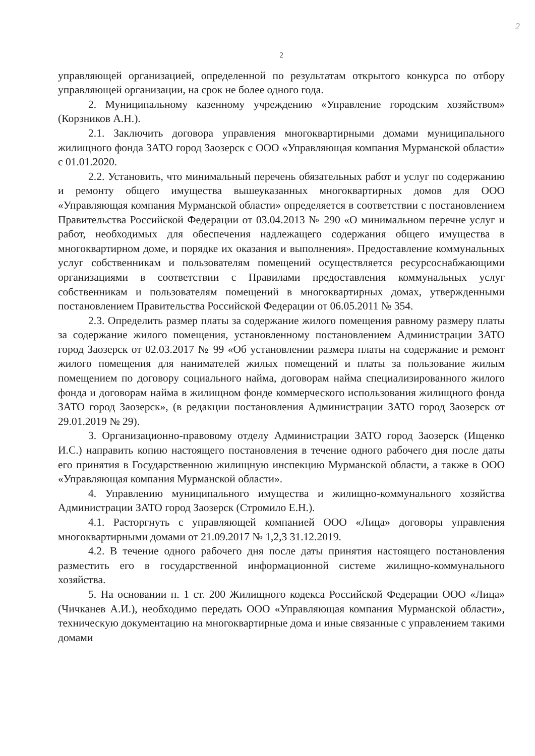2
2
управляющей организацией, определенной по результатам открытого конкурса по отбору управляющей организации, на срок не более одного года.
2. Муниципальному казенному учреждению «Управление городским хозяйством» (Корзников А.Н.).
2.1. Заключить договора управления многоквартирными домами муниципального жилищного фонда ЗАТО город Заозерск с ООО «Управляющая компания Мурманской области» с 01.01.2020.
2.2. Установить, что минимальный перечень обязательных работ и услуг по содержанию и ремонту общего имущества вышеуказанных многоквартирных домов для ООО «Управляющая компания Мурманской области» определяется в соответствии с постановлением Правительства Российской Федерации от 03.04.2013 № 290 «О минимальном перечне услуг и работ, необходимых для обеспечения надлежащего содержания общего имущества в многоквартирном доме, и порядке их оказания и выполнения». Предоставление коммунальных услуг собственникам и пользователям помещений осуществляется ресурсоснабжающими организациями в соответствии с Правилами предоставления коммунальных услуг собственникам и пользователям помещений в многоквартирных домах, утвержденными постановлением Правительства Российской Федерации от 06.05.2011 № 354.
2.3. Определить размер платы за содержание жилого помещения равному размеру платы за содержание жилого помещения, установленному постановлением Администрации ЗАТО город Заозерск от 02.03.2017 № 99 «Об установлении размера платы на содержание и ремонт жилого помещения для нанимателей жилых помещений и платы за пользование жилым помещением по договору социального найма, договорам найма специализированного жилого фонда и договорам найма в жилищном фонде коммерческого использования жилищного фонда ЗАТО город Заозерск», (в редакции постановления Администрации ЗАТО город Заозерск от 29.01.2019 № 29).
3. Организационно-правовому отделу Администрации ЗАТО город Заозерск (Ищенко И.С.) направить копию настоящего постановления в течение одного рабочего дня после даты его принятия в Государственною жилищную инспекцию Мурманской области, а также в ООО «Управляющая компания Мурманской области».
4. Управлению муниципального имущества и жилищно-коммунального хозяйства Администрации ЗАТО город Заозерск (Стромило Е.Н.).
4.1. Расторгнуть с управляющей компанией ООО «Лица» договоры управления многоквартирными домами от 21.09.2017 № 1,2,3 31.12.2019.
4.2. В течение одного рабочего дня после даты принятия настоящего постановления разместить его в государственной информационной системе жилищно-коммунального хозяйства.
5. На основании п. 1 ст. 200 Жилищного кодекса Российской Федерации ООО «Лица» (Чичканев А.И.), необходимо передать ООО «Управляющая компания Мурманской области», техническую документацию на многоквартирные дома и иные связанные с управлением такими домами